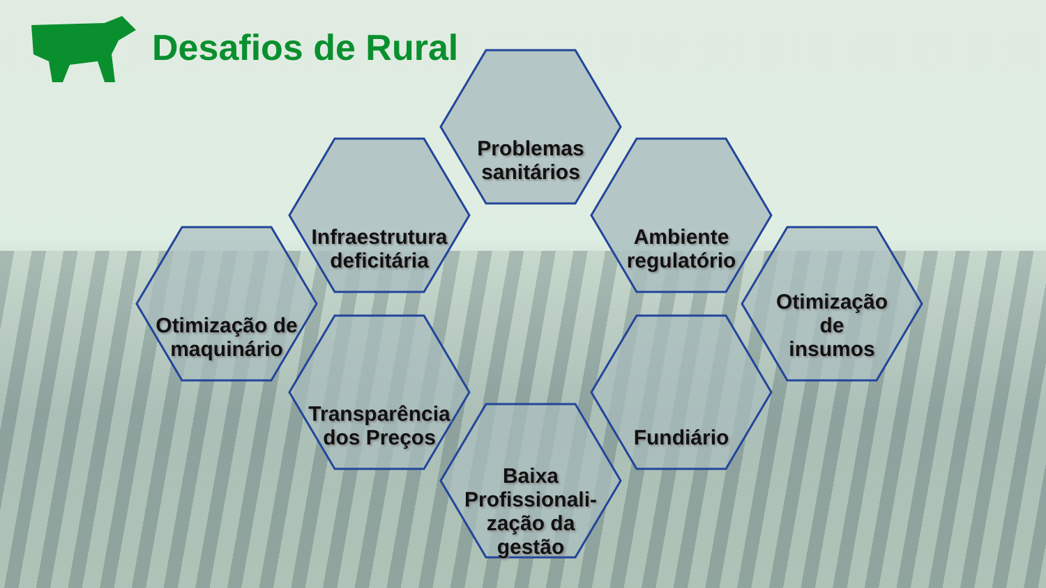Desafios de Rural
Problemas
sanitários
Infraestrutura
deficitária
Ambiente
regulatório
Otimização de
maquinário
Otimização
de
insumos
Transparência
dos Preços
Fundiário
Baixa
Profissionali-
zação da
gestão